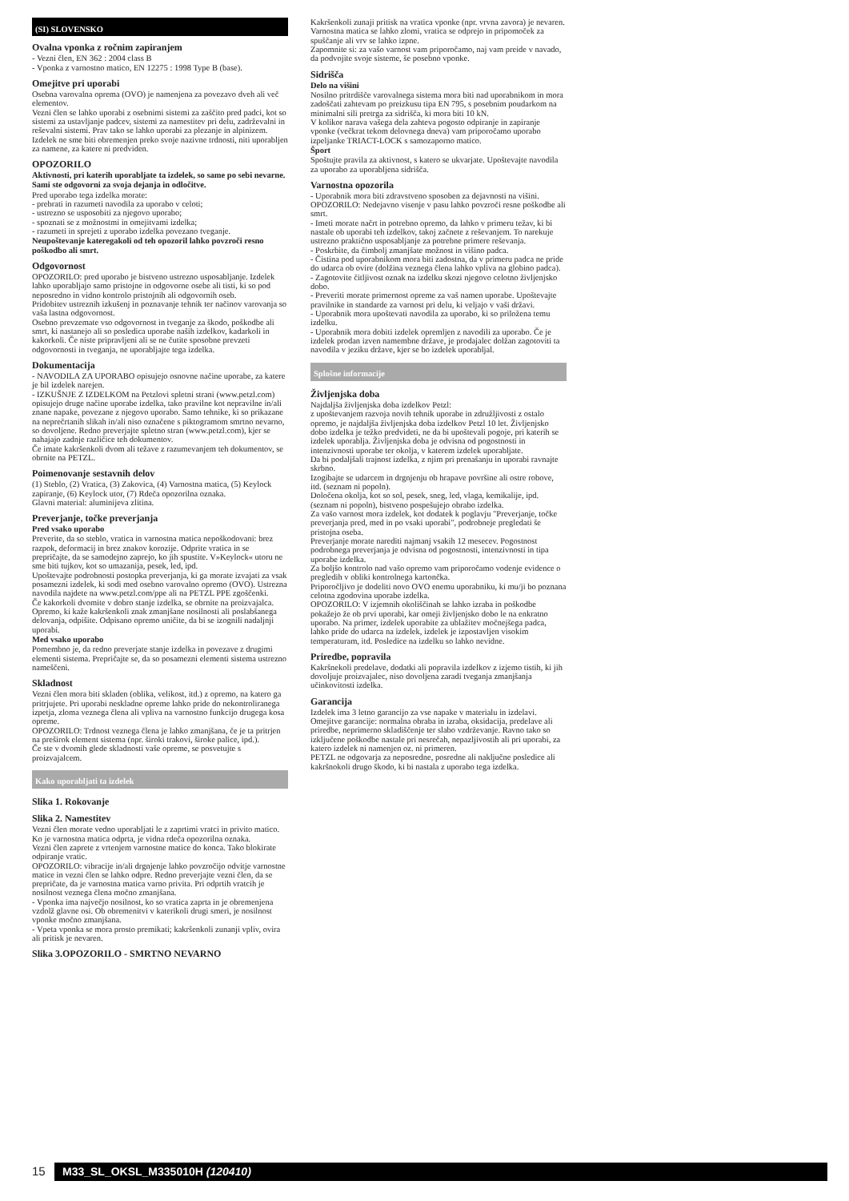(SI) SLOVENSKO
Ovalna vponka z ročnim zapiranjem
- Vezni člen, EN 362 : 2004 class B
- Vponka z varnostno matico, EN 12275 : 1998 Type B (base).
Omejitve pri uporabi
Osebna varovalna oprema (OVO) je namenjena za povezavo dveh ali več elementov.
Vezni člen se lahko uporabi z osebnimi sistemi za zaščito pred padci, kot so sistemi za ustavljanje padcev, sistemi za namestitev pri delu, zadrževalni in reševalni sistemi. Prav tako se lahko uporabi za plezanje in alpinizem.
Izdelek ne sme biti obremenjen preko svoje nazivne trdnosti, niti uporabljen za namene, za katere ni predviden.
OPOZORILO
Aktivnosti, pri katerih uporabljate ta izdelek, so same po sebi nevarne.
Sami ste odgovorni za svoja dejanja in odločitve.
Pred uporabo tega izdelka morate:
- prebrati in razumeti navodila za uporabo v celoti;
- ustrezno se usposobiti za njegovo uporabo;
- spoznati se z možnostmi in omejitvami izdelka;
- razumeti in sprejeti z uporabo izdelka povezano tveganje.
Neupoštevanje kateregakoli od teh opozoril lahko povzroči resno poškodbo ali smrt.
Odgovornost
OPOZORILO: pred uporabo je bistveno ustrezno usposabljanje. Izdelek lahko uporabljajo samo pristojne in odgovorne osebe ali tisti, ki so pod neposredno in vidno kontrolo pristojnih ali odgovornih oseb.
Pridobitev ustreznih izkušenj in poznavanje tehnik ter načinov varovanja so vaša lastna odgovornost.
Osebno prevzemate vso odgovornost in tveganje za škodo, poškodbe ali smrt, ki nastanejo ali so posledica uporabe naših izdelkov, kadarkoli in kakorkoli. Če niste pripravljeni ali se ne čutite sposobne prevzeti odgovornosti in tveganja, ne uporabljajte tega izdelka.
Dokumentacija
- NAVODILA ZA UPORABO opisujejo osnovne načine uporabe, za katere je bil izdelek narejen.
- IZKUŠNJE Z IZDELKOM na Petzlovi spletni strani (www.petzl.com) opisujejo druge načine uporabe izdelka, tako pravilne kot nepravilne in/ali znane napake, povezane z njegovo uporabo. Samo tehnike, ki so prikazane na neprečrtanih slikah in/ali niso označene s piktogramom smrtno nevarno, so dovoljene. Redno preverjajte spletno stran (www.petzl.com), kjer se nahajajo zadnje različice teh dokumentov.
Če imate kakršenkoli dvom ali težave z razumevanjem teh dokumentov, se obrnite na PETZL.
Poimenovanje sestavnih delov
(1) Steblo, (2) Vratica, (3) Zakovica, (4) Varnostna matica, (5) Keylock zapiranje, (6) Keylock utor, (7) Rdeča opozorilna oznaka.
Glavni material: aluminijeva zlitina.
Preverjanje, točke preverjanja
Pred vsako uporabo
Preverite, da so steblo, vratica in varnostna matica nepoškodovani: brez razpok, deformacij in brez znakov korozije. Odprite vratica in se prepričajte, da se samodejno zaprejo, ko jih spustite. V»Keylock« utoru ne sme biti tujkov, kot so umazanija, pesek, led, ipd.
Upoštevajte podrobnosti postopka preverjanja, ki ga morate izvajati za vsak posamezni izdelek, ki sodi med osebno varovalno opremo (OVO). Ustrezna navodila najdete na www.petzl.com/ppe ali na PETZL PPE zgoščenki.
Če kakorkoli dvomite v dobro stanje izdelka, se obrnite na proizvajalca.
Opremo, ki kaže kakršenkoli znak zmanjšane nosilnosti ali poslabšanega delovanja, odpišite. Odpisano opremo uničite, da bi se izognili nadaljnji uporabi.
Med vsako uporabo
Pomembno je, da redno preverjate stanje izdelka in povezave z drugimi elementi sistema. Prepričajte se, da so posamezni elementi sistema ustrezno nameščeni.
Skladnost
Vezni člen mora biti skladen (oblika, velikost, itd.) z opremo, na katero ga pritrjujete. Pri uporabi neskladne opreme lahko pride do nekontroliranega izpetja, zloma veznega člena ali vpliva na varnostno funkcijo drugega kosa opreme.
OPOZORILO: Trdnost veznega člena je lahko zmanjšana, če je ta pritrjen na preširok element sistema (npr. široki trakovi, široke palice, ipd.).
Če ste v dvomih glede skladnosti vaše opreme, se posvetujte s proizvajalcem.
Kako uporabljati ta izdelek
Slika 1. Rokovanje
Slika 2. Namestitev
Vezni člen morate vedno uporabljati le z zaprtimi vratci in privito matico. Ko je varnostna matica odprta, je vidna rdeča opozorilna oznaka.
Vezni člen zaprete z vrtenjem varnostne matice do konca. Tako blokirate odpiranje vratic.
OPOZORILO: vibracije in/ali drgnjenje lahko povzročijo odvitje varnostne matice in vezni člen se lahko odpre. Redno preverjajte vezni člen, da se prepričate, da je varnostna matica varno privita. Pri odprtih vratcih je nosilnost veznega člena močno zmanjšana.
- Vponka ima največjo nosilnost, ko so vratica zaprta in je obremenjena vzdolž glavne osi. Ob obremenitvi v katerikoli drugi smeri, je nosilnost vponke močno zmanjšana.
- Vpeta vponka se mora prosto premikati; kakršenkoli zunanji vpliv, ovira ali pritisk je nevaren.
Slika 3.OPOZORILO - SMRTNO NEVARNO
Kakršenkoli zunaji pritisk na vratica vponke (npr. vrvna zavora) je nevaren. Varnostna matica se lahko zlomi, vratica se odprejo in pripomoček za spuščanje ali vrv se lahko izpne.
Zapomnite si: za vašo varnost vam priporočamo, naj vam preide v navado, da podvojite svoje sisteme, še posebno vponke.
Sidrišča
Delo na višini
Nosilno pritrdišče varovalnega sistema mora biti nad uporabnikom in mora zadoščati zahtevam po preizkusu tipa EN 795, s posebnim poudarkom na minimalni sili pretrga za sidrišča, ki mora biti 10 kN.
V kolikor narava vašega dela zahteva pogosto odpiranje in zapiranje vponke (večkrat tekom delovnega dneva) vam priporočamo uporabo izpeljanke TRIACT-LOCK s samozaporno matico.
Šport
Spoštujte pravila za aktivnost, s katero se ukvarjate. Upoštevajte navodila za uporabo za uporabljena sidrišča.
Varnostna opozorila
- Uporabnik mora biti zdravstveno sposoben za dejavnosti na višini. OPOZORILO: Nedejavno visenje v pasu lahko povzroči resne poškodbe ali smrt.
- Imeti morate načrt in potrebno opremo, da lahko v primeru težav, ki bi nastale ob uporabi teh izdelkov, takoj začnete z reševanjem. To narekuje ustrezno praktično usposabljanje za potrebne primere reševanja.
- Poskrbite, da čimbolj zmanjšate možnost in višino padca.
- Čistina pod uporabnikom mora biti zadostna, da v primeru padca ne pride do udarca ob ovire (dolžina veznega člena lahko vpliva na globino padca).
- Zagotovite čitljivost oznak na izdelku skozi njegovo celotno življenjsko dobo.
- Preveriti morate primernost opreme za vaš namen uporabe. Upoštevajte pravilnike in standarde za varnost pri delu, ki veljajo v vaši državi.
- Uporabnik mora upoštevati navodila za uporabo, ki so priložena temu izdelku.
- Uporabnik mora dobiti izdelek opremljen z navodili za uporabo. Če je izdelek prodan izven namembne države, je prodajalec dolžan zagotoviti ta navodila v jeziku države, kjer se bo izdelek uporabljal.
Splošne informacije
Življenjska doba
Najdaljša življenjska doba izdelkov Petzl:
z upoštevanjem razvoja novih tehnik uporabe in združljivosti z ostalo opremo, je najdaljša življenjska doba izdelkov Petzl 10 let. Življenjsko dobo izdelka je težko predvideti, ne da bi upoštevali pogoje, pri katerih se izdelek uporablja. Življenjska doba je odvisna od pogostnosti in intenzivnosti uporabe ter okolja, v katerem izdelek uporabljate.
Da bi podaljšali trajnost izdelka, z njim pri prenašanju in uporabi ravnajte skrbno.
Izogibajte se udarcem in drgnjenju ob hrapave površine ali ostre robove, itd. (seznam ni popoln).
Določena okolja, kot so sol, pesek, sneg, led, vlaga, kemikalije, ipd. (seznam ni popoln), bistveno pospešujejo obrabo izdelka.
Za vašo varnost mora izdelek, kot dodatek k poglavju "Preverjanje, točke preverjanja pred, med in po vsaki uporabi", podrobneje pregledati še pristojna oseba.
Preverjanje morate narediti najmanj vsakih 12 mesecev. Pogostnost podrobnega preverjanja je odvisna od pogostnosti, intenzivnosti in tipa uporabe izdelka.
Za boljšo kontrolo nad vašo opremo vam priporočamo vodenje evidence o pregledih v obliki kontrolnega kartončka.
Priporočljivo je dodeliti novo OVO enemu uporabniku, ki mu/ji bo poznana celotna zgodovina uporabe izdelka.
OPOZORILO: V izjemnih okoliščinah se lahko izraba in poškodbe pokažejo že ob prvi uporabi, kar omeji življenjsko dobo le na enkratno uporabo. Na primer, izdelek uporabite za ublažitev močnejšega padca, lahko pride do udarca na izdelek, izdelek je izpostavljen visokim temperaturam, itd. Posledice na izdelku so lahko nevidne.
Priredbe, popravila
Kakršnekoli predelave, dodatki ali popravila izdelkov z izjemo tistih, ki jih dovoljuje proizvajalec, niso dovoljena zaradi tveganja zmanjšanja učinkovitosti izdelka.
Garancija
Izdelek ima 3 letno garancijo za vse napake v materialu in izdelavi. Omejitve garancije: normalna obraba in izraba, oksidacija, predelave ali priredbe, neprimerno skladiščenje ter slabo vzdrževanje. Ravno tako so izključene poškodbe nastale pri nesrečah, nepazljivostih ali pri uporabi, za katero izdelek ni namenjen oz. ni primeren.
PETZL ne odgovarja za neposredne, posredne ali naključne posledice ali kakršnokoli drugo škodo, ki bi nastala z uporabo tega izdelka.
15 M33_SL_OKSL_M335010H (120410)